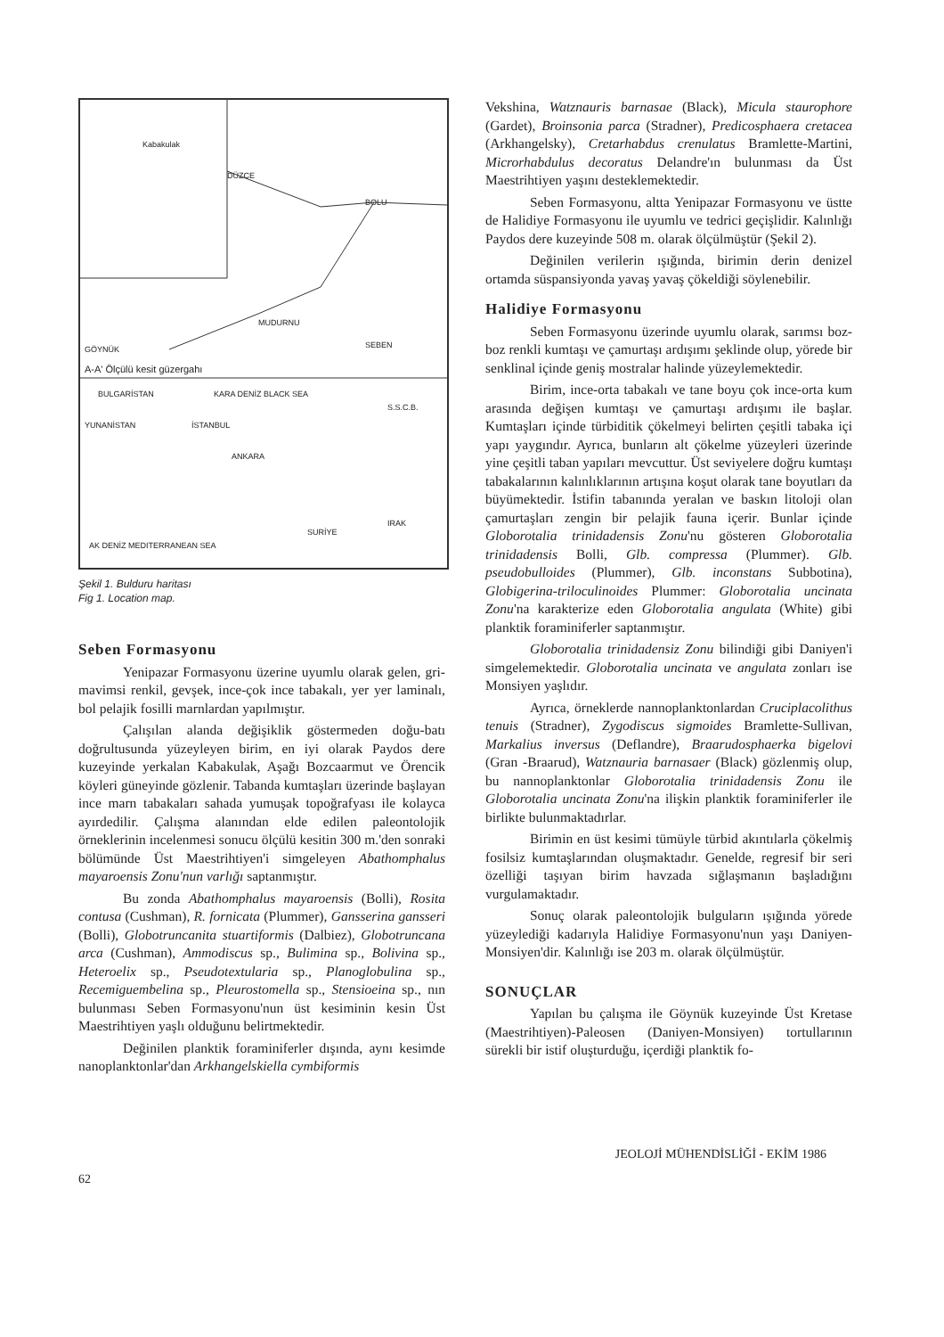Kabakulak
DÜZCE
BOLU
MUDURNU
SEBEN GÖYNÜK
A-A' Ölçülü kesit güzergahı
BULGARİSTAN KARA DENİZ BLACK SEA
S.S.C.B.
YUNANİSTAN İSTANBUL
ANKARA
SURİYE
IRAK
AK DENİZ MEDITERRANEAN SEA
Şekil 1. Bulduru haritası
Fig 1. Location map.
Seben Formasyonu
Yenipazar Formasyonu üzerine uyumlu olarak gelen, gri-mavimsi renkil, gevşek, ince-çok ince tabakalı, yer yer laminalı, bol pelajik fosilli marnlardan yapılmıştır.
Çalışılan alanda değişiklik göstermeden doğu-batı doğrultusunda yüzeyleyen birim, en iyi olarak Paydos dere kuzeyinde yerkalan Kabakulak, Aşağı Bozcaarmut ve Örencik köyleri güneyinde gözlenir. Tabanda kumtaşları üzerinde başlayan ince marn tabakaları sahada yumuşak topoğrafyası ile kolayca ayırdedilir. Çalışma alanından elde edilen paleontolojik örneklerinin incelenmesi sonucu ölçülü kesitin 300 m.'den sonraki bölümünde Üst Maestrihtiyen'i simgeleyen Abathomphalus mayaroensis Zonu'nun varlığı saptanmıştır.
Bu zonda Abathomphalus mayaroensis (Bolli), Rosita contusa (Cushman), R. fornicata (Plummer), Gansserina gansseri (Bolli), Globotruncanita stuartiformis (Dalbiez), Globotruncana arca (Cushman), Ammodiscus sp., Bulimina sp., Bolivina sp., Heteroelix sp., Pseudotextularia sp., Planoglobulina sp., Recemiguembelina sp., Pleurostomella sp., Stensioeina sp., nın bulunması Seben Formasyonu'nun üst kesiminin kesin Üst Maestrihtiyen yaşlı olduğunu belirtmektedir.
Değinilen planktik foraminiferler dışında, aynı kesimde nanoplanktonlar'dan Arkhangelskiella cymbiformis
Vekshina, Watznauris barnasae (Black), Micula staurophore (Gardet), Broinsonia parca (Stradner), Predicosphaera cretacea (Arkhangelsky), Cretarhabdus crenulatus Bramlette-Martini, Microrhabdulus decoratus Delandre'ın bulunması da Üst Maestrihtiyen yaşını desteklemektedir.
Seben Formasyonu, altta Yenipazar Formasyonu ve üstte de Halidiye Formasyonu ile uyumlu ve tedrici geçişlidir. Kalınlığı Paydos dere kuzeyinde 508 m. olarak ölçülmüştür (Şekil 2).
Değinilen verilerin ışığında, birimin derin denizel ortamda süspansiyonda yavaş yavaş çökeldiği söylenebilir.
Halidiye Formasyonu
Seben Formasyonu üzerinde uyumlu olarak, sarımsı boz-boz renkli kumtaşı ve çamurtaşı ardışımı şeklinde olup, yörede bir senklinal içinde geniş mostralar halinde yüzeylemektedir.
Birim, ince-orta tabakalı ve tane boyu çok ince-orta kum arasında değişen kumtaşı ve çamurtaşı ardışımı ile başlar. Kumtaşları içinde türbiditik çökelmeyi belirten çeşitli tabaka içi yapı yaygındır. Ayrıca, bunların alt çökelme yüzeyleri üzerinde yine çeşitli taban yapıları mevcuttur. Üst seviyelere doğru kumtaşı tabakalarının kalınlıklarının artışına koşut olarak tane boyutları da büyümektedir. İstifin tabanında yeralan ve baskın litoloji olan çamurtaşları zengin bir pelajik fauna içerir. Bunlar içinde Globorotalia trinidadensis Zonu'nu gösteren Globorotalia trinidadensis Bolli, Glb. compressa (Plummer). Glb. pseudobulloides (Plummer), Glb. inconstans Subbotina), Globigerina-triloculinoides Plummer: Globorotalia uncinata Zonu'na karakterize eden Globorotalia angulata (White) gibi planktik foraminiferler saptanmıştır.
Globorotalia trinidadensiz Zonu bilindiği gibi Daniyen'i simgelemektedir. Globorotalia uncinata ve angulata zonları ise Monsiyen yaşlıdır.
Ayrıca, örneklerde nannoplanktonlardan Cruciplacolithus tenuis (Stradner), Zygodiscus sigmoides Bramlette-Sullivan, Markalius inversus (Deflandre), Braarudosphaerka bigelovi (Gran -Braarud), Watznauria barnasaer (Black) gözlenmiş olup, bu nannoplanktonlar Globorotalia trinidadensis Zonu ile Globorotalia uncinata Zonu'na ilişkin planktik foraminiferler ile birlikte bulunmaktadırlar.
Birimin en üst kesimi tümüyle türbid akıntılarla çökelmiş fosilsiz kumtaşlarından oluşmaktadır. Genelde, regresif bir seri özelliği taşıyan birim havzada sığlaşmanın başladığını vurgulamaktadır.
Sonuç olarak paleontolojik bulguların ışığında yörede yüzeylediği kadarıyla Halidiye Formasyonu'nun yaşı Daniyen-Monsiyen'dir. Kalınlığı ise 203 m. olarak ölçülmüştür.
SONUÇLAR
Yapılan bu çalışma ile Göynük kuzeyinde Üst Kretase (Maestrihtiyen)-Paleosen (Daniyen-Monsiyen) tortullarının sürekli bir istif oluşturduğu, içerdiği planktik fo-
62 JEOLOJİ MÜHENDİSLİĞİ - EKİM 1986